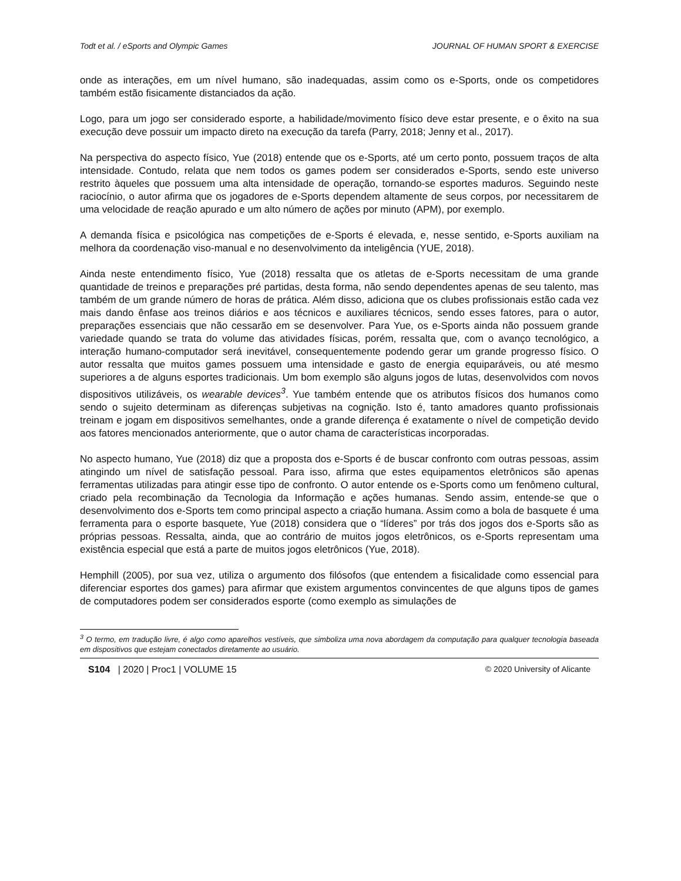Todt et al. / eSports and Olympic Games JOURNAL OF HUMAN SPORT & EXERCISE
onde as interações, em um nível humano, são inadequadas, assim como os e-Sports, onde os competidores também estão fisicamente distanciados da ação.
Logo, para um jogo ser considerado esporte, a habilidade/movimento físico deve estar presente, e o êxito na sua execução deve possuir um impacto direto na execução da tarefa (Parry, 2018; Jenny et al., 2017).
Na perspectiva do aspecto físico, Yue (2018) entende que os e-Sports, até um certo ponto, possuem traços de alta intensidade. Contudo, relata que nem todos os games podem ser considerados e-Sports, sendo este universo restrito àqueles que possuem uma alta intensidade de operação, tornando-se esportes maduros. Seguindo neste raciocínio, o autor afirma que os jogadores de e-Sports dependem altamente de seus corpos, por necessitarem de uma velocidade de reação apurado e um alto número de ações por minuto (APM), por exemplo.
A demanda física e psicológica nas competições de e-Sports é elevada, e, nesse sentido, e-Sports auxiliam na melhora da coordenação viso-manual e no desenvolvimento da inteligência (YUE, 2018).
Ainda neste entendimento físico, Yue (2018) ressalta que os atletas de e-Sports necessitam de uma grande quantidade de treinos e preparações pré partidas, desta forma, não sendo dependentes apenas de seu talento, mas também de um grande número de horas de prática. Além disso, adiciona que os clubes profissionais estão cada vez mais dando ênfase aos treinos diários e aos técnicos e auxiliares técnicos, sendo esses fatores, para o autor, preparações essenciais que não cessarão em se desenvolver. Para Yue, os e-Sports ainda não possuem grande variedade quando se trata do volume das atividades físicas, porém, ressalta que, com o avanço tecnológico, a interação humano-computador será inevitável, consequentemente podendo gerar um grande progresso físico. O autor ressalta que muitos games possuem uma intensidade e gasto de energia equiparáveis, ou até mesmo superiores a de alguns esportes tradicionais. Um bom exemplo são alguns jogos de lutas, desenvolvidos com novos dispositivos utilizáveis, os wearable devices<sup>3</sup>. Yue também entende que os atributos físicos dos humanos como sendo o sujeito determinam as diferenças subjetivas na cognição. Isto é, tanto amadores quanto profissionais treinam e jogam em dispositivos semelhantes, onde a grande diferença é exatamente o nível de competição devido aos fatores mencionados anteriormente, que o autor chama de características incorporadas.
No aspecto humano, Yue (2018) diz que a proposta dos e-Sports é de buscar confronto com outras pessoas, assim atingindo um nível de satisfação pessoal. Para isso, afirma que estes equipamentos eletrônicos são apenas ferramentas utilizadas para atingir esse tipo de confronto. O autor entende os e-Sports como um fenômeno cultural, criado pela recombinação da Tecnologia da Informação e ações humanas. Sendo assim, entende-se que o desenvolvimento dos e-Sports tem como principal aspecto a criação humana. Assim como a bola de basquete é uma ferramenta para o esporte basquete, Yue (2018) considera que o “líderes” por trás dos jogos dos e-Sports são as próprias pessoas. Ressalta, ainda, que ao contrário de muitos jogos eletrônicos, os e-Sports representam uma existência especial que está a parte de muitos jogos eletrônicos (Yue, 2018).
Hemphill (2005), por sua vez, utiliza o argumento dos filósofos (que entendem a fisicalidade como essencial para diferenciar esportes dos games) para afirmar que existem argumentos convincentes de que alguns tipos de games de computadores podem ser considerados esporte (como exemplo as simulações de
<sup>3</sup> O termo, em tradução livre, é algo como aparelhos vestíveis, que simboliza uma nova abordagem da computação para qualquer tecnologia baseada em dispositivos que estejam conectados diretamente ao usuário.
S104 | 2020 | Proc1 | VOLUME 15 © 2020 University of Alicante